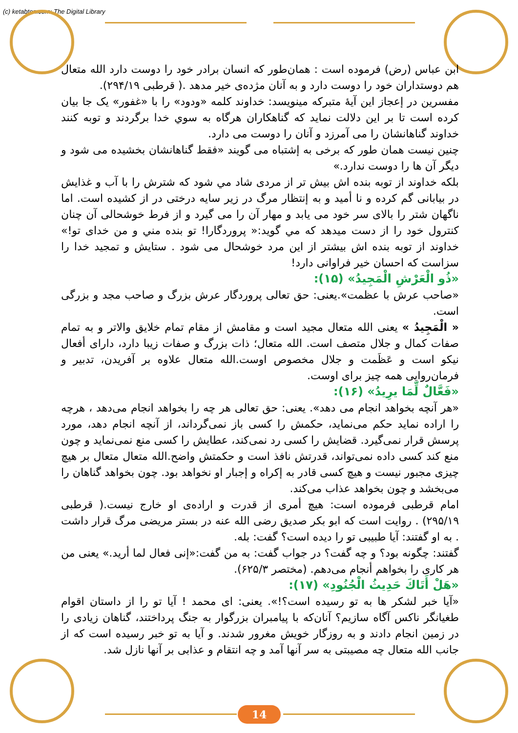(c) ketabton.com: The Digital Library
ابن عباس (رض) فرموده است : همان‌طور که انسان برادر خود را دوست دارد الله متعال هم دوستداران خود را دوست دارد و به آنان مژده‌ی خیر مدهد .( قرطبی ۲۹۴/۱۹).
مفسرين در إعجاز اين آيهٔ متبركه مينويسد: خداوند كلمه «ودود» را با «غفور» يک جا بيان كرده است تا بر اين دلالت نمايد كه گناهكاران هرگاه به سوي خدا برگردند و توبه كنند خداوند گناهانشان را مى آمرزد و آنان را دوست مى دارد.
چنين نيست همان طور كه برخى به إشتباه مى گويند «فقط گناهانشان بخشيده مى شود و ديگر آن ها را دوست ندارد.»
بلكه خداوند از توبه بنده اش بيش تر از مردى شاد مي شود كه شترش را با آب و غذايش در بيابانى گم كرده و نا أميد و به إنتظار مرگ در زير سايه درختى در از كشيده است. اما ناگهان شتر را بالاى سر خود مى يابد و مهار آن را مى گيرد و از فرط خوشحالى آن چنان كنترول خود را از دست ميدهد كه مي گويد:« پروردگارا! تو بنده مني و من خداى تو!» خداوند از توبه بنده اش بيشتر از اين مرد خوشحال مى شود . ستايش و تمجيد خدا را سزاست كه احسان خير فراوانى دارد!
«ذُو الْعَرْشِ الْمَجِيدُ» (۱۵):
«صاحب عرش با عظمت».يعنى: حق تعالى پروردگار عرش بزرگ و صاحب مجد و بزرگى است.
« الْمَجِيدُ » يعنى الله متعال مجيد است و مقامش از مقام تمام خلايق والاتر و به تمام صفات كمال و جلال متصف است. الله متعال؛ ذات بزرگ و صفات زيبا دارد، داراى أفعال نيكو است و عَظَمت و جلال مخصوص اوست.الله متعال علاوه بر آفريدن، تدبير و فرمان‌روايى همه چيز براى اوست.
«فَعَّالٌ لِّمَا يرِيدُ» (۱۶):
«هر آنچه بخواهد انجام مى دهد». يعنى: حق تعالى هر چه را بخواهد انجام مى‌دهد ، هرچه را اراده نمايد حكم مى‌نمايد، حكمش را كسى باز نمى‌گرداند، از آنچه انجام دهد، مورد پرسش قرار نمى‌گيرد. قضايش را كسى رد نمى‌كند، عطايش را كسى منع نمى‌نمايد و چون منع كند كسى داده نمى‌تواند، قدرتش نافذ است و حكمتش واضح.الله متعال متعال بر هيچ چيزى مجبور نيست و هيچ كسى قادر به إكراه و إجبار او نخواهد بود. چون بخواهد گناهان را مى‌بخشد و چون بخواهد عذاب مى‌كند.
امام قرطبى فرموده است: هيچ أمرى از قدرت و اراده‌ى او خارج نيست.( قرطبى ۲۹۵/۱۹) . روايت است كه ابو بكر صديق رضى الله عنه در بستر مريضى مرگ قرار داشت . به او گفتند: آيا طبيبى تو را ديده است؟ گفت: بله.
گفتند: چگونه بود؟ و چه گفت؟ در جواب گفت: به من گفت:«إنى فعال لما أريد.» يعنى من هر كارى را بخواهم أنجام مى‌دهم. (مختصر ۶۲۵/۳).
«هَلْ أَتَاكَ حَدِيثُ الْجُنُودِ» (۱۷):
«آيا خبر لشكر ها به تو رسيده است؟!». يعنى: اى محمد ! آيا تو را از داستان اقوام طغيانگر ناكس آگاه سازيم؟ آنان‌كه با پيامبران بزرگوار به جنگ پرداختند، گناهان زيادى را در زمين انجام دادند و به روزگار خويش مغرور شدند. و آيا به تو خبر رسيده است كه از جانب الله متعال چه مصيبتى به سر آنها آمد و چه انتقام و عذابى بر آنها نازل شد.
14